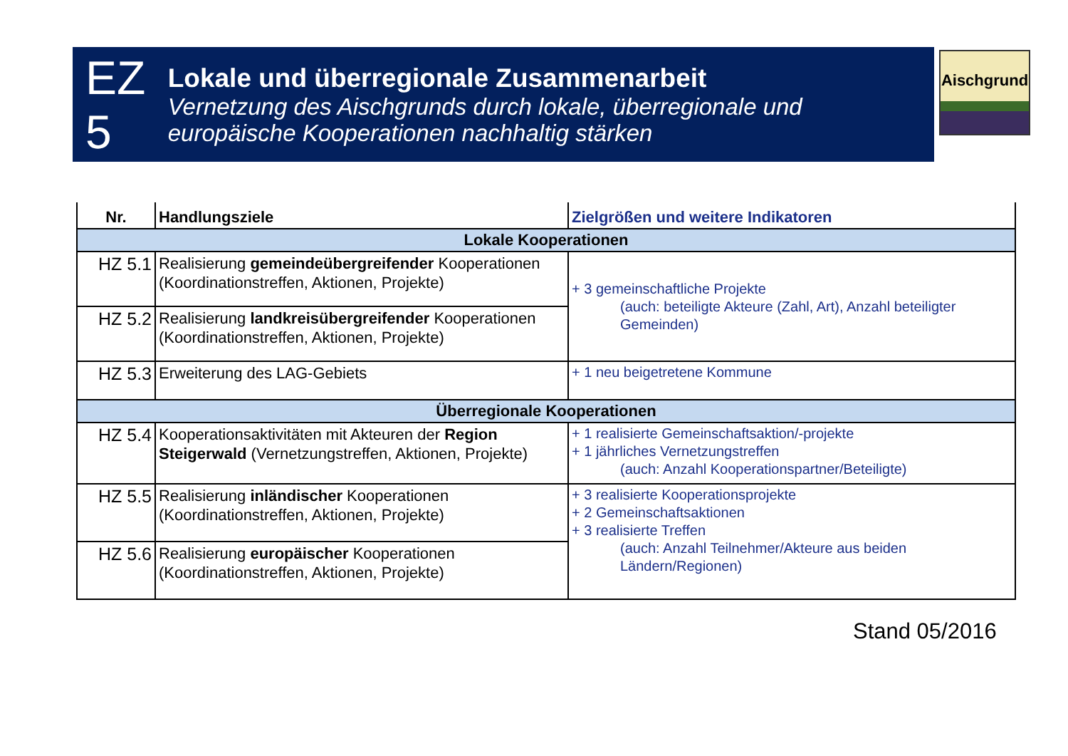EZ 5
Lokale und überregionale Zusammenarbeit
Vernetzung des Aischgrunds durch lokale, überregionale und europäische Kooperationen nachhaltig stärken
Aischgrund
| Nr. | Handlungsziele | Zielgrößen und weitere Indikatoren |
| --- | --- | --- |
| Lokale Kooperationen | | |
| HZ 5.1 | Realisierung gemeindeübergreifender Kooperationen (Koordinationstreffen, Aktionen, Projekte) | + 3 gemeinschaftliche Projekte (auch: beteiligte Akteure (Zahl, Art), Anzahl beteiligter Gemeinden) |
| HZ 5.2 | Realisierung landkreisübergreifender Kooperationen (Koordinationstreffen, Aktionen, Projekte) | |
| HZ 5.3 | Erweiterung des LAG-Gebiets | + 1 neu beigetretene Kommune |
| Überregionale Kooperationen | | |
| HZ 5.4 | Kooperationsaktivitäten mit Akteuren der Region Steigerwald (Vernetzungstreffen, Aktionen, Projekte) | + 1 realisierte Gemeinschaftsaktion/-projekte + 1 jährliches Vernetzungstreffen (auch: Anzahl Kooperationspartner/Beteiligte) |
| HZ 5.5 | Realisierung inländischer Kooperationen (Koordinationstreffen, Aktionen, Projekte) | + 3 realisierte Kooperationsprojekte + 2 Gemeinschaftsaktionen + 3 realisierte Treffen (auch: Anzahl Teilnehmer/Akteure aus beiden Ländern/Regionen) |
| HZ 5.6 | Realisierung europäischer Kooperationen (Koordinationstreffen, Aktionen, Projekte) | |
Stand 05/2016